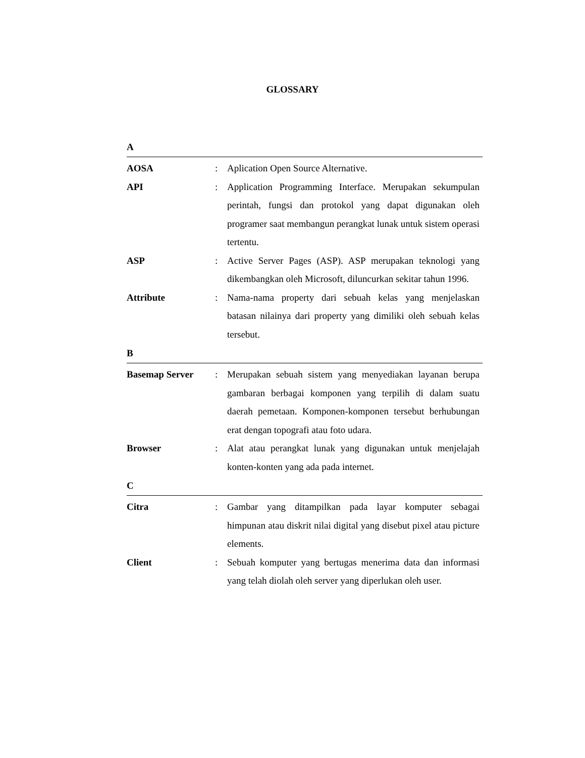GLOSSARY
A
AOSA : Aplication Open Source Alternative.
API : Application Programming Interface. Merupakan sekumpulan perintah, fungsi dan protokol yang dapat digunakan oleh programer saat membangun perangkat lunak untuk sistem operasi tertentu.
ASP : Active Server Pages (ASP). ASP merupakan teknologi yang dikembangkan oleh Microsoft, diluncurkan sekitar tahun 1996.
Attribute : Nama-nama property dari sebuah kelas yang menjelaskan batasan nilainya dari property yang dimiliki oleh sebuah kelas tersebut.
B
Basemap Server : Merupakan sebuah sistem yang menyediakan layanan berupa gambaran berbagai komponen yang terpilih di dalam suatu daerah pemetaan. Komponen-komponen tersebut berhubungan erat dengan topografi atau foto udara.
Browser : Alat atau perangkat lunak yang digunakan untuk menjelajah konten-konten yang ada pada internet.
C
Citra : Gambar yang ditampilkan pada layar komputer sebagai himpunan atau diskrit nilai digital yang disebut pixel atau picture elements.
Client : Sebuah komputer yang bertugas menerima data dan informasi yang telah diolah oleh server yang diperlukan oleh user.